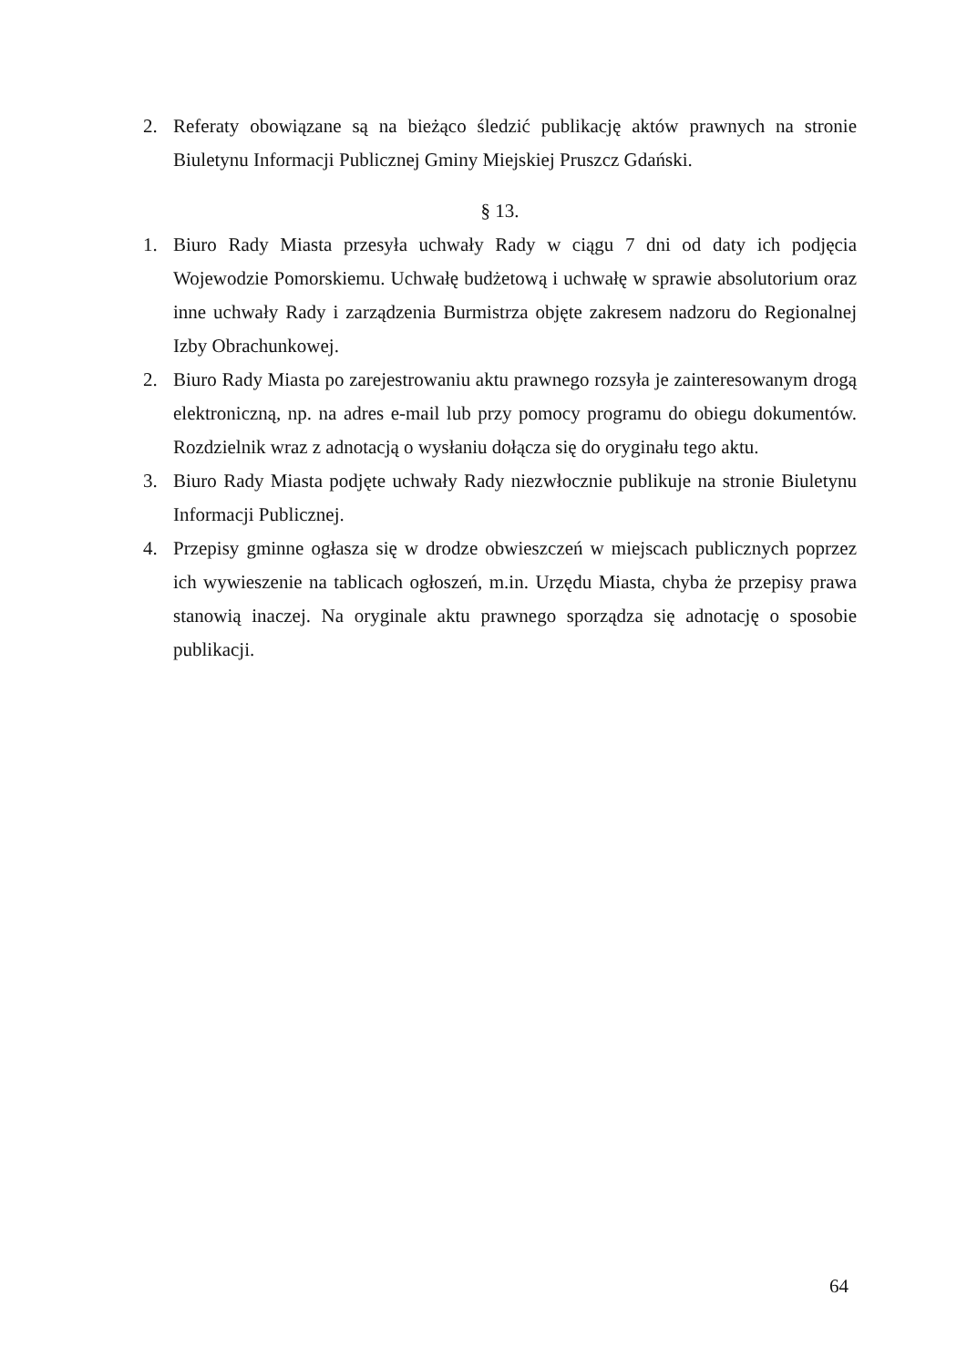2. Referaty obowiązane są na bieżąco śledzić publikację aktów prawnych na stronie Biuletynu Informacji Publicznej Gminy Miejskiej Pruszcz Gdański.
§ 13.
1. Biuro Rady Miasta przesyła uchwały Rady w ciągu 7 dni od daty ich podjęcia Wojewodzie Pomorskiemu. Uchwałę budżetową i uchwałę w sprawie absolutorium oraz inne uchwały Rady i zarządzenia Burmistrza objęte zakresem nadzoru do Regionalnej Izby Obrachunkowej.
2. Biuro Rady Miasta po zarejestrowaniu aktu prawnego rozsyła je zainteresowanym drogą elektroniczną, np. na adres e-mail lub przy pomocy programu do obiegu dokumentów. Rozdzielnik wraz z adnotacją o wysłaniu dołącza się do oryginału tego aktu.
3. Biuro Rady Miasta podjęte uchwały Rady niezwłocznie publikuje na stronie Biuletynu Informacji Publicznej.
4. Przepisy gminne ogłasza się w drodze obwieszczeń w miejscach publicznych poprzez ich wywieszenie na tablicach ogłoszeń, m.in. Urzędu Miasta, chyba że przepisy prawa stanowią inaczej. Na oryginale aktu prawnego sporządza się adnotację o sposobie publikacji.
64